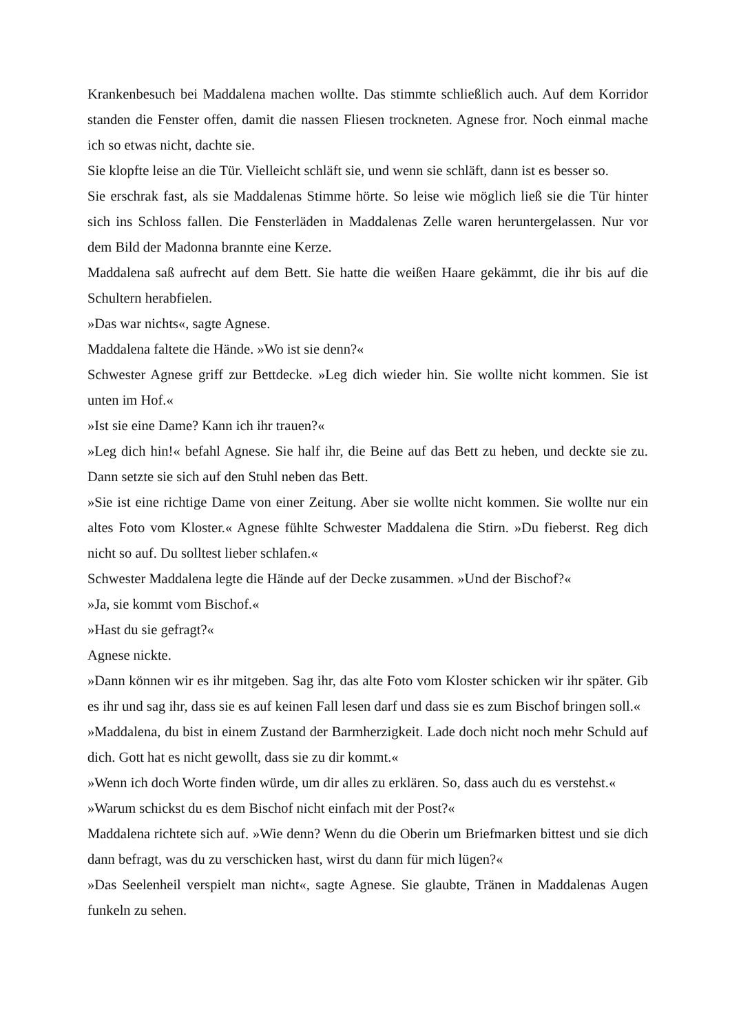Krankenbesuch bei Maddalena machen wollte. Das stimmte schließlich auch. Auf dem Korridor standen die Fenster offen, damit die nassen Fliesen trockneten. Agnese fror. Noch einmal mache ich so etwas nicht, dachte sie.
Sie klopfte leise an die Tür. Vielleicht schläft sie, und wenn sie schläft, dann ist es besser so.
Sie erschrak fast, als sie Maddalenas Stimme hörte. So leise wie möglich ließ sie die Tür hinter sich ins Schloss fallen. Die Fensterläden in Maddalenas Zelle waren heruntergelassen. Nur vor dem Bild der Madonna brannte eine Kerze.
Maddalena saß aufrecht auf dem Bett. Sie hatte die weißen Haare gekämmt, die ihr bis auf die Schultern herabfielen.
»Das war nichts«, sagte Agnese.
Maddalena faltete die Hände. »Wo ist sie denn?«
Schwester Agnese griff zur Bettdecke. »Leg dich wieder hin. Sie wollte nicht kommen. Sie ist unten im Hof.«
»Ist sie eine Dame? Kann ich ihr trauen?«
»Leg dich hin!« befahl Agnese. Sie half ihr, die Beine auf das Bett zu heben, und deckte sie zu. Dann setzte sie sich auf den Stuhl neben das Bett.
»Sie ist eine richtige Dame von einer Zeitung. Aber sie wollte nicht kommen. Sie wollte nur ein altes Foto vom Kloster.« Agnese fühlte Schwester Maddalena die Stirn. »Du fieberst. Reg dich nicht so auf. Du solltest lieber schlafen.«
Schwester Maddalena legte die Hände auf der Decke zusammen. »Und der Bischof?«
»Ja, sie kommt vom Bischof.«
»Hast du sie gefragt?«
Agnese nickte.
»Dann können wir es ihr mitgeben. Sag ihr, das alte Foto vom Kloster schicken wir ihr später. Gib es ihr und sag ihr, dass sie es auf keinen Fall lesen darf und dass sie es zum Bischof bringen soll.«
»Maddalena, du bist in einem Zustand der Barmherzigkeit. Lade doch nicht noch mehr Schuld auf dich. Gott hat es nicht gewollt, dass sie zu dir kommt.«
»Wenn ich doch Worte finden würde, um dir alles zu erklären. So, dass auch du es verstehst.«
»Warum schickst du es dem Bischof nicht einfach mit der Post?«
Maddalena richtete sich auf. »Wie denn? Wenn du die Oberin um Briefmarken bittest und sie dich dann befragt, was du zu verschicken hast, wirst du dann für mich lügen?«
»Das Seelenheil verspielt man nicht«, sagte Agnese. Sie glaubte, Tränen in Maddalenas Augen funkeln zu sehen.